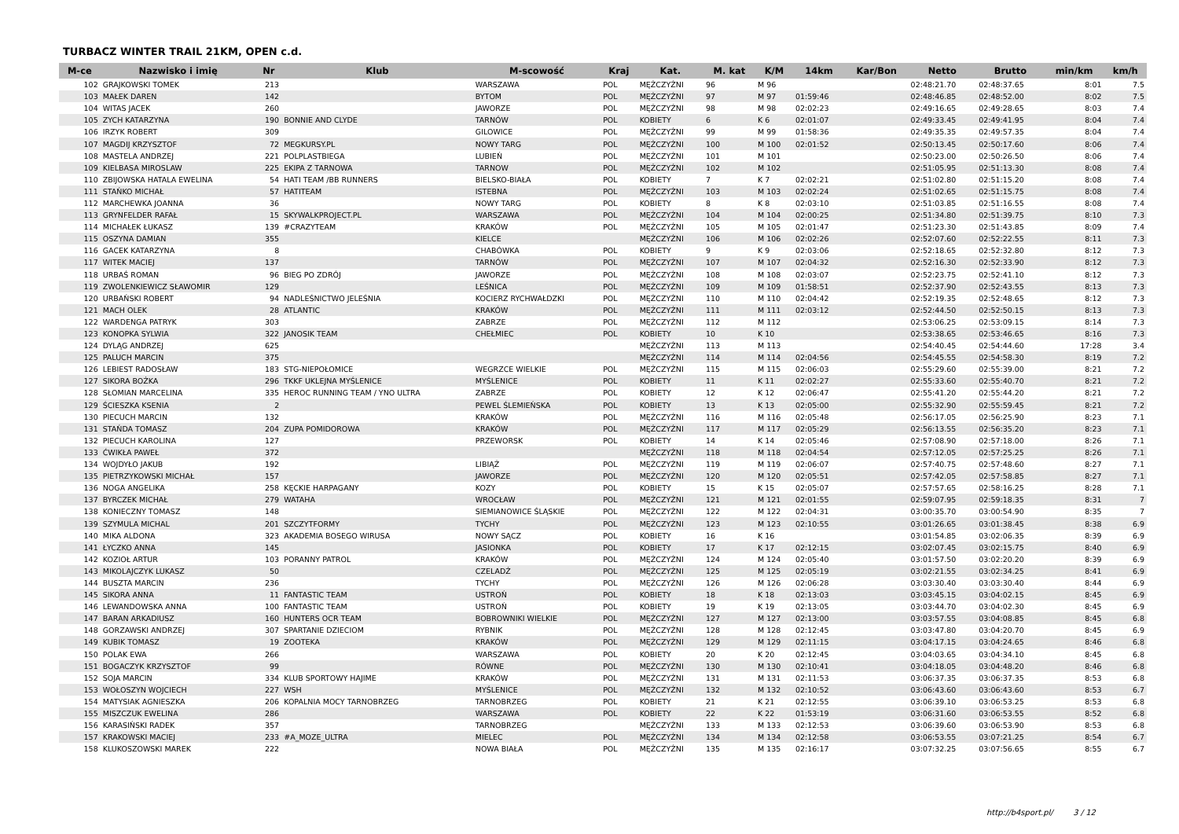TURBACZ WINTER TRAIL 21KM, OPEN c.d.
| M-ce | Nazwisko i imię | Nr | Klub | M-scowość | Kraj | Kat. | M. kat | K/M | 14km | Kar/Bon | Netto | Brutto | min/km | km/h |
| --- | --- | --- | --- | --- | --- | --- | --- | --- | --- | --- | --- | --- | --- | --- |
| 102 | GRAJKOWSKI TOMEK | 213 | | WARSZAWA | POL | MĘŻCZYŹNI | 96 | M 96 | | | 02:48:21.70 | 02:48:37.65 | 8:01 | 7.5 |
| 103 | MAŁEK DAREN | 142 | | BYTOM | POL | MĘŻCZYŹNI | 97 | M 97 | 01:59:46 | | 02:48:46.85 | 02:48:52.00 | 8:02 | 7.5 |
| 104 | WITAS JACEK | 260 | | JAWORZE | POL | MĘŻCZYŹNI | 98 | M 98 | 02:02:23 | | 02:49:16.65 | 02:49:28.65 | 8:03 | 7.4 |
| 105 | ZYCH KATARZYNA | 190 | BONNIE AND CLYDE | TARNÓW | POL | KOBIETY | 6 | K 6 | 02:01:07 | | 02:49:33.45 | 02:49:41.95 | 8:04 | 7.4 |
| 106 | IRZYK ROBERT | 309 | | GILOWICE | POL | MĘŻCZYŹNI | 99 | M 99 | 01:58:36 | | 02:49:35.35 | 02:49:57.35 | 8:04 | 7.4 |
| 107 | MAGDIJ KRZYSZTOF | 72 | MEGKURSY.PL | NOWY TARG | POL | MĘŻCZYŹNI | 100 | M 100 | 02:01:52 | | 02:50:13.45 | 02:50:17.60 | 8:06 | 7.4 |
| 108 | MASTELA ANDRZEJ | 221 | POLPLASTBIEGA | LUBIEŃ | POL | MĘŻCZYŹNI | 101 | M 101 | | | 02:50:23.00 | 02:50:26.50 | 8:06 | 7.4 |
| 109 | KIELBASA MIROSLAW | 225 | EKIPA Z TARNOWA | TARNOW | POL | MĘŻCZYŹNI | 102 | M 102 | | | 02:51:05.95 | 02:51:13.30 | 8:08 | 7.4 |
| 110 | ZBIJOWSKA HATALA EWELINA | 54 | HATI TEAM /BB RUNNERS | BIELSKO-BIAŁA | POL | KOBIETY | 7 | K 7 | 02:02:21 | | 02:51:02.80 | 02:51:15.20 | 8:08 | 7.4 |
| 111 | STAŃKO MICHAŁ | 57 | HATITEAM | ISTEBNA | POL | MĘŻCZYŹNI | 103 | M 103 | 02:02:24 | | 02:51:02.65 | 02:51:15.75 | 8:08 | 7.4 |
| 112 | MARCHEWKA JOANNA | 36 | | NOWY TARG | POL | KOBIETY | 8 | K 8 | 02:03:10 | | 02:51:03.85 | 02:51:16.55 | 8:08 | 7.4 |
| 113 | GRYNFELDER RAFAŁ | 15 | SKYWALKPROJECT.PL | WARSZAWA | POL | MĘŻCZYŹNI | 104 | M 104 | 02:00:25 | | 02:51:34.80 | 02:51:39.75 | 8:10 | 7.3 |
| 114 | MICHAŁEK ŁUKASZ | 139 | #CRAZYTEAM | KRAKÓW | POL | MĘŻCZYŹNI | 105 | M 105 | 02:01:47 | | 02:51:23.30 | 02:51:43.85 | 8:09 | 7.4 |
| 115 | OSZYNA DAMIAN | 355 | | KIELCE | | MĘŻCZYŹNI | 106 | M 106 | 02:02:26 | | 02:52:07.60 | 02:52:22.55 | 8:11 | 7.3 |
| 116 | GACEK KATARZYNA | 8 | | CHABÓWKA | POL | KOBIETY | 9 | K 9 | 02:03:06 | | 02:52:18.65 | 02:52:32.80 | 8:12 | 7.3 |
| 117 | WITEK MACIEJ | 137 | | TARNÓW | POL | MĘŻCZYŹNI | 107 | M 107 | 02:04:32 | | 02:52:16.30 | 02:52:33.90 | 8:12 | 7.3 |
| 118 | URBAŚ ROMAN | 96 | BIEG PO ZDRÓJ | JAWORZE | POL | MĘŻCZYŹNI | 108 | M 108 | 02:03:07 | | 02:52:23.75 | 02:52:41.10 | 8:12 | 7.3 |
| 119 | ZWOLENKIEWICZ SŁAWOMIR | 129 | | LEŚNICA | POL | MĘŻCZYŹNI | 109 | M 109 | 01:58:51 | | 02:52:37.90 | 02:52:43.55 | 8:13 | 7.3 |
| 120 | URBAŃSKI ROBERT | 94 | NADLEŚNICTWO JELEŚNIA | KOCIERZ RYCHWAŁDZKI | POL | MĘŻCZYŹNI | 110 | M 110 | 02:04:42 | | 02:52:19.35 | 02:52:48.65 | 8:12 | 7.3 |
| 121 | MACH OLEK | 28 | ATLANTIC | KRAKÓW | POL | MĘŻCZYŹNI | 111 | M 111 | 02:03:12 | | 02:52:44.50 | 02:52:50.15 | 8:13 | 7.3 |
| 122 | WARDENGA PATRYK | 303 | | ZABRZE | POL | MĘŻCZYŹNI | 112 | M 112 | | | 02:53:06.25 | 02:53:09.15 | 8:14 | 7.3 |
| 123 | KONOPKA SYLWIA | 322 | JANOSIK TEAM | CHEŁMIEC | POL | KOBIETY | 10 | K 10 | | | 02:53:38.65 | 02:53:46.65 | 8:16 | 7.3 |
| 124 | DYLĄG ANDRZEJ | 625 | | | | MĘŻCZYŹNI | 113 | M 113 | | | 02:54:40.45 | 02:54:44.60 | 17:28 | 3.4 |
| 125 | PALUCH MARCIN | 375 | | | | MĘŻCZYŹNI | 114 | M 114 | 02:04:56 | | 02:54:45.55 | 02:54:58.30 | 8:19 | 7.2 |
| 126 | LEBIEST RADOSŁAW | 183 | STG-NIEPOŁOMICE | WEGRZCE WIELKIE | POL | MĘŻCZYŹNI | 115 | M 115 | 02:06:03 | | 02:55:29.60 | 02:55:39.00 | 8:21 | 7.2 |
| 127 | SIKORA BOŻKA | 296 | TKKF UKLEJNA MYŚLENICE | MYŚLENICE | POL | KOBIETY | 11 | K 11 | 02:02:27 | | 02:55:33.60 | 02:55:40.70 | 8:21 | 7.2 |
| 128 | SŁOMIAN MARCELINA | 335 | HEROC RUNNING TEAM / YNO ULTRA | ZABRZE | POL | KOBIETY | 12 | K 12 | 02:06:47 | | 02:55:41.20 | 02:55:44.20 | 8:21 | 7.2 |
| 129 | ŚCIESZKA KSENIA | 2 | | PEWEL ŚLEMIEŃSKA | POL | KOBIETY | 13 | K 13 | 02:05:00 | | 02:55:32.90 | 02:55:59.45 | 8:21 | 7.2 |
| 130 | PIECUCH MARCIN | 132 | | KRAKÓW | POL | MĘŻCZYŹNI | 116 | M 116 | 02:05:48 | | 02:56:17.05 | 02:56:25.90 | 8:23 | 7.1 |
| 131 | STAŃDA TOMASZ | 204 | ZUPA POMIDOROWA | KRAKÓW | POL | MĘŻCZYŹNI | 117 | M 117 | 02:05:29 | | 02:56:13.55 | 02:56:35.20 | 8:23 | 7.1 |
| 132 | PIECUCH KAROLINA | 127 | | PRZEWORSK | POL | KOBIETY | 14 | K 14 | 02:05:46 | | 02:57:08.90 | 02:57:18.00 | 8:26 | 7.1 |
| 133 | ĆWIKŁA PAWEŁ | 372 | | | | MĘŻCZYŹNI | 118 | M 118 | 02:04:54 | | 02:57:12.05 | 02:57:25.25 | 8:26 | 7.1 |
| 134 | WOJDYŁO JAKUB | 192 | | LIBIĄŻ | POL | MĘŻCZYŹNI | 119 | M 119 | 02:06:07 | | 02:57:40.75 | 02:57:48.60 | 8:27 | 7.1 |
| 135 | PIETRZYKOWSKI MICHAŁ | 157 | | JAWORZE | POL | MĘŻCZYŹNI | 120 | M 120 | 02:05:51 | | 02:57:42.05 | 02:57:58.85 | 8:27 | 7.1 |
| 136 | NOGA ANGELIKA | 258 | KĘCKIE HARPAGANY | KOZY | POL | KOBIETY | 15 | K 15 | 02:05:07 | | 02:57:57.65 | 02:58:16.25 | 8:28 | 7.1 |
| 137 | BYRCZEK MICHAŁ | 279 | WATAHA | WROCŁAW | POL | MĘŻCZYŹNI | 121 | M 121 | 02:01:55 | | 02:59:07.95 | 02:59:18.35 | 8:31 | 7 |
| 138 | KONIECZNY TOMASZ | 148 | | SIEMIANOWICE ŚLĄSKIE | POL | MĘŻCZYŹNI | 122 | M 122 | 02:04:31 | | 03:00:35.70 | 03:00:54.90 | 8:35 | 7 |
| 139 | SZYMULA MICHAL | 201 | SZCZYTFORMY | TYCHY | POL | MĘŻCZYŹNI | 123 | M 123 | 02:10:55 | | 03:01:26.65 | 03:01:38.45 | 8:38 | 6.9 |
| 140 | MIKA ALDONA | 323 | AKADEMIA BOSEGO WIRUSA | NOWY SĄCZ | POL | KOBIETY | 16 | K 16 | | | 03:01:54.85 | 03:02:06.35 | 8:39 | 6.9 |
| 141 | ŁYCZKO ANNA | 145 | | JASIONKA | POL | KOBIETY | 17 | K 17 | 02:12:15 | | 03:02:07.45 | 03:02:15.75 | 8:40 | 6.9 |
| 142 | KOZIOŁ ARTUR | 103 | PORANNY PATROL | KRAKÓW | POL | MĘŻCZYŹNI | 124 | M 124 | 02:05:40 | | 03:01:57.50 | 03:02:20.20 | 8:39 | 6.9 |
| 143 | MIKOLAJCZYK LUKASZ | 50 | | CZELADŹ | POL | MĘŻCZYŹNI | 125 | M 125 | 02:05:19 | | 03:02:21.55 | 03:02:34.25 | 8:41 | 6.9 |
| 144 | BUSZTA MARCIN | 236 | | TYCHY | POL | MĘŻCZYŹNI | 126 | M 126 | 02:06:28 | | 03:03:30.40 | 03:03:30.40 | 8:44 | 6.9 |
| 145 | SIKORA ANNA | 11 | FANTASTIC TEAM | USTROŃ | POL | KOBIETY | 18 | K 18 | 02:13:03 | | 03:03:45.15 | 03:04:02.15 | 8:45 | 6.9 |
| 146 | LEWANDOWSKA ANNA | 100 | FANTASTIC TEAM | USTROŃ | POL | KOBIETY | 19 | K 19 | 02:13:05 | | 03:03:44.70 | 03:04:02.30 | 8:45 | 6.9 |
| 147 | BARAN ARKADIUSZ | 160 | HUNTERS OCR TEAM | BOBROWNIKI WIELKIE | POL | MĘŻCZYŹNI | 127 | M 127 | 02:13:00 | | 03:03:57.55 | 03:04:08.85 | 8:45 | 6.8 |
| 148 | GORZAWSKI ANDRZEJ | 307 | SPARTANIE DZIECIOM | RYBNIK | POL | MĘŻCZYŹNI | 128 | M 128 | 02:12:45 | | 03:03:47.80 | 03:04:20.70 | 8:45 | 6.9 |
| 149 | KUBIK TOMASZ | 19 | ZOOTEKA | KRAKÓW | POL | MĘŻCZYŹNI | 129 | M 129 | 02:11:15 | | 03:04:17.15 | 03:04:24.65 | 8:46 | 6.8 |
| 150 | POLAK EWA | 266 | | WARSZAWA | POL | KOBIETY | 20 | K 20 | 02:12:45 | | 03:04:03.65 | 03:04:34.10 | 8:45 | 6.8 |
| 151 | BOGACZYK KRZYSZTOF | 99 | | RÓWNE | POL | MĘŻCZYŹNI | 130 | M 130 | 02:10:41 | | 03:04:18.05 | 03:04:48.20 | 8:46 | 6.8 |
| 152 | SOJA MARCIN | 334 | KLUB SPORTOWY HAJIME | KRAKÓW | POL | MĘŻCZYŹNI | 131 | M 131 | 02:11:53 | | 03:06:37.35 | 03:06:37.35 | 8:53 | 6.8 |
| 153 | WOŁOSZYN WOJCIECH | 227 | WSH | MYŚLENICE | POL | MĘŻCZYŹNI | 132 | M 132 | 02:10:52 | | 03:06:43.60 | 03:06:43.60 | 8:53 | 6.7 |
| 154 | MATYSIAK AGNIESZKA | 206 | KOPALNIA MOCY TARNOBRZEG | TARNOBRZEG | POL | KOBIETY | 21 | K 21 | 02:12:55 | | 03:06:39.10 | 03:06:53.25 | 8:53 | 6.8 |
| 155 | MISZCZUK EWELINA | 286 | | WARSZAWA | POL | KOBIETY | 22 | K 22 | 01:53:19 | | 03:06:31.60 | 03:06:53.55 | 8:52 | 6.8 |
| 156 | KARASIŃSKI RADEK | 357 | | TARNOBRZEG | | MĘŻCZYŹNI | 133 | M 133 | 02:12:53 | | 03:06:39.60 | 03:06:53.90 | 8:53 | 6.8 |
| 157 | KRAKOWSKI MACIEJ | 233 | #A_MOZE_ULTRA | MIELEC | POL | MĘŻCZYŹNI | 134 | M 134 | 02:12:58 | | 03:06:53.55 | 03:07:21.25 | 8:54 | 6.7 |
| 158 | KLUKOSZOWSKI MAREK | 222 | | NOWA BIAŁA | POL | MĘŻCZYŹNI | 135 | M 135 | 02:16:17 | | 03:07:32.25 | 03:07:56.65 | 8:55 | 6.7 |
http://b4sport.pl/ 3 / 12